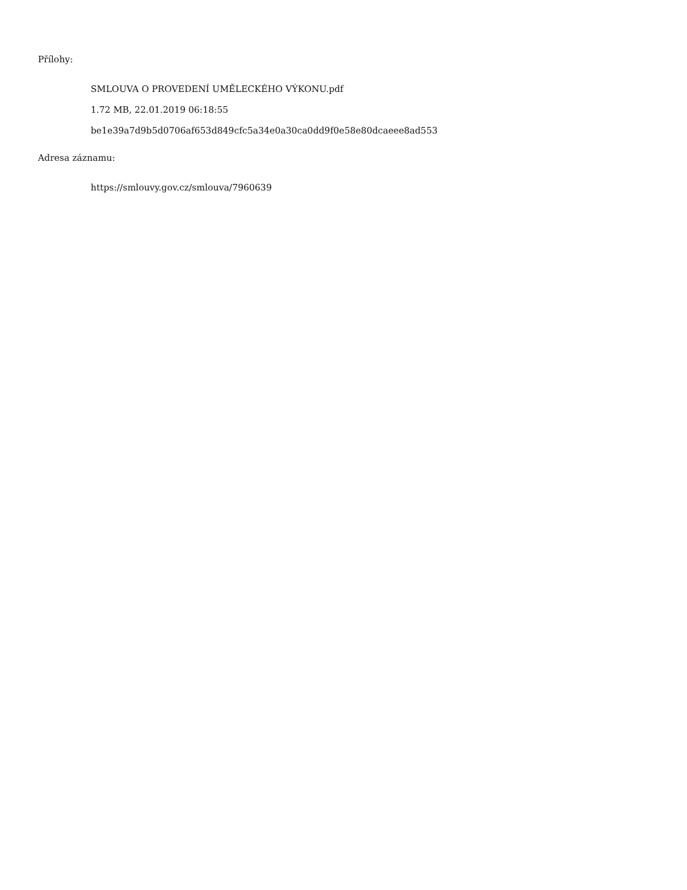Přílohy:
SMLOUVA O PROVEDENÍ UMĚLECKÉHO VÝKONU.pdf
1.72 MB, 22.01.2019 06:18:55
be1e39a7d9b5d0706af653d849cfc5a34e0a30ca0dd9f0e58e80dcaeee8ad553
Adresa záznamu:
https://smlouvy.gov.cz/smlouva/7960639